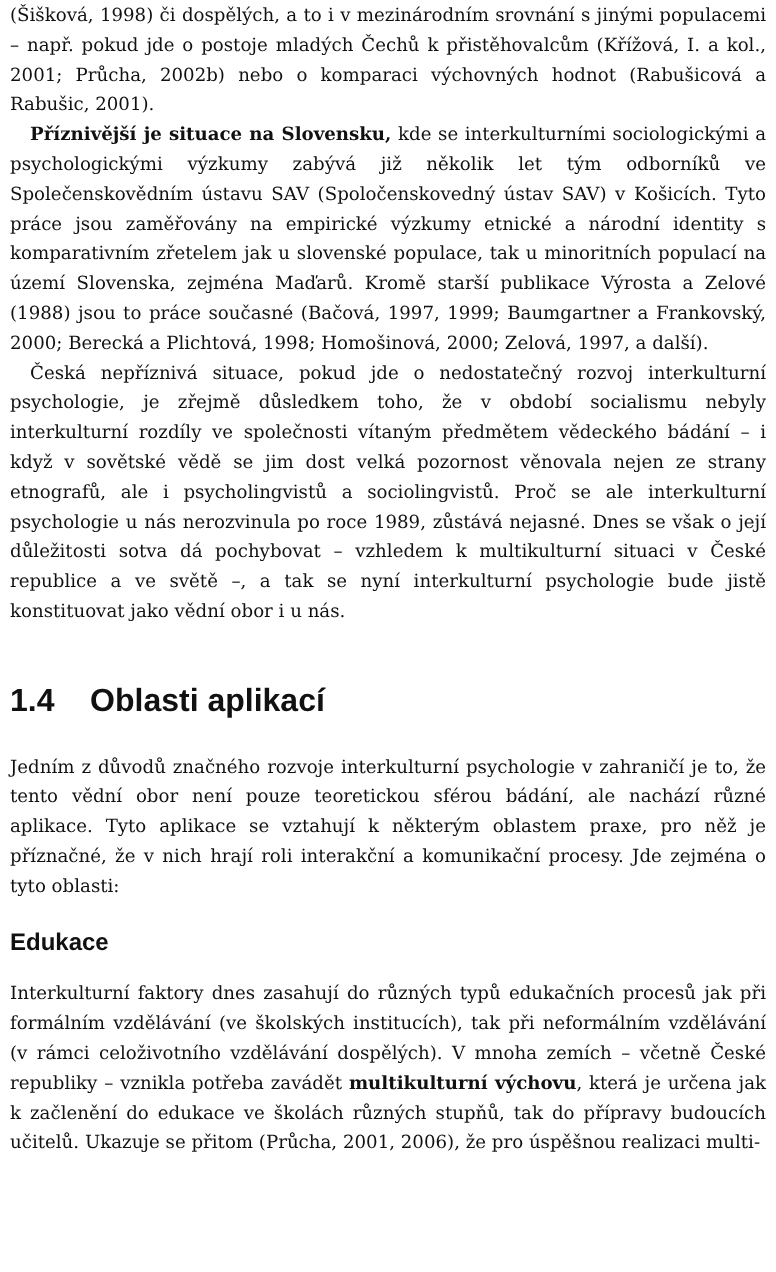(Šišková, 1998) či dospělých, a to i v mezinárodním srovnání s jinými populacemi – např. pokud jde o postoje mladých Čechů k přistěhovalcům (Křížová, I. a kol., 2001; Průcha, 2002b) nebo o komparaci výchovných hodnot (Rabušicová a Rabušic, 2001).
Příznivější je situace na Slovensku, kde se interkulturními sociologickými a psychologickými výzkumy zabývá již několik let tým odborníků ve Společenskovědním ústavu SAV (Spoločenskovedný ústav SAV) v Košicích. Tyto práce jsou zaměřovány na empirické výzkumy etnické a národní identity s komparativním zřetelem jak u slovenské populace, tak u minoritních populací na území Slovenska, zejména Maďarů. Kromě starší publikace Výrosta a Zelové (1988) jsou to práce současné (Bačová, 1997, 1999; Baumgartner a Frankovský, 2000; Berecká a Plichtová, 1998; Homošinová, 2000; Zelová, 1997, a další).
Česká nepříznivá situace, pokud jde o nedostatečný rozvoj interkulturní psychologie, je zřejmě důsledkem toho, že v období socialismu nebyly interkulturní rozdíly ve společnosti vítaným předmětem vědeckého bádání – i když v sovětské vědě se jim dost velká pozornost věnovala nejen ze strany etnografů, ale i psycholingvistů a sociolingvistů. Proč se ale interkulturní psychologie u nás nerozvinula po roce 1989, zůstává nejasné. Dnes se však o její důležitosti sotva dá pochybovat – vzhledem k multikulturní situaci v České republice a ve světě –, a tak se nyní interkulturní psychologie bude jistě konstituovat jako vědní obor i u nás.
1.4 Oblasti aplikací
Jedním z důvodů značného rozvoje interkulturní psychologie v zahraničí je to, že tento vědní obor není pouze teoretickou sférou bádání, ale nachází různé aplikace. Tyto aplikace se vztahují k některým oblastem praxe, pro něž je příznačné, že v nich hrají roli interakční a komunikační procesy. Jde zejména o tyto oblasti:
Edukace
Interkulturní faktory dnes zasahují do různých typů edukačních procesů jak při formálním vzdělávání (ve školských institucích), tak při neformálním vzdělávání (v rámci celoživotního vzdělávání dospělých). V mnoha zemích – včetně České republiky – vznikla potřeba zavádět multikulturní výchovu, která je určena jak k začlenění do edukace ve školách různých stupňů, tak do přípravy budoucích učitelů. Ukazuje se přitom (Průcha, 2001, 2006), že pro úspěšnou realizaci multi-